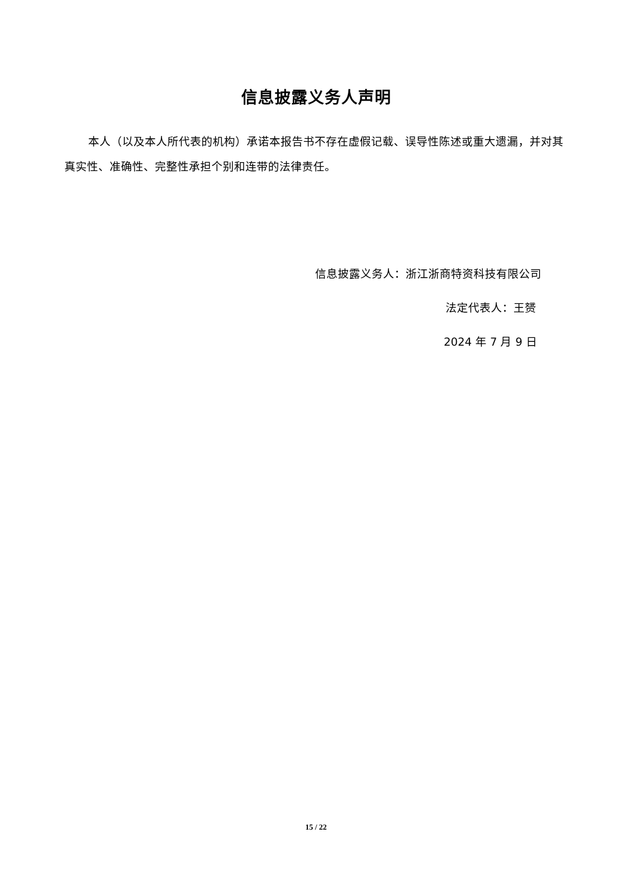信息披露义务人声明
本人（以及本人所代表的机构）承诺本报告书不存在虚假记载、误导性陈述或重大遗漏，并对其真实性、准确性、完整性承担个别和连带的法律责任。
信息披露义务人：浙江浙商特资科技有限公司
法定代表人：王赟
2024 年 7 月 9 日
15 / 22